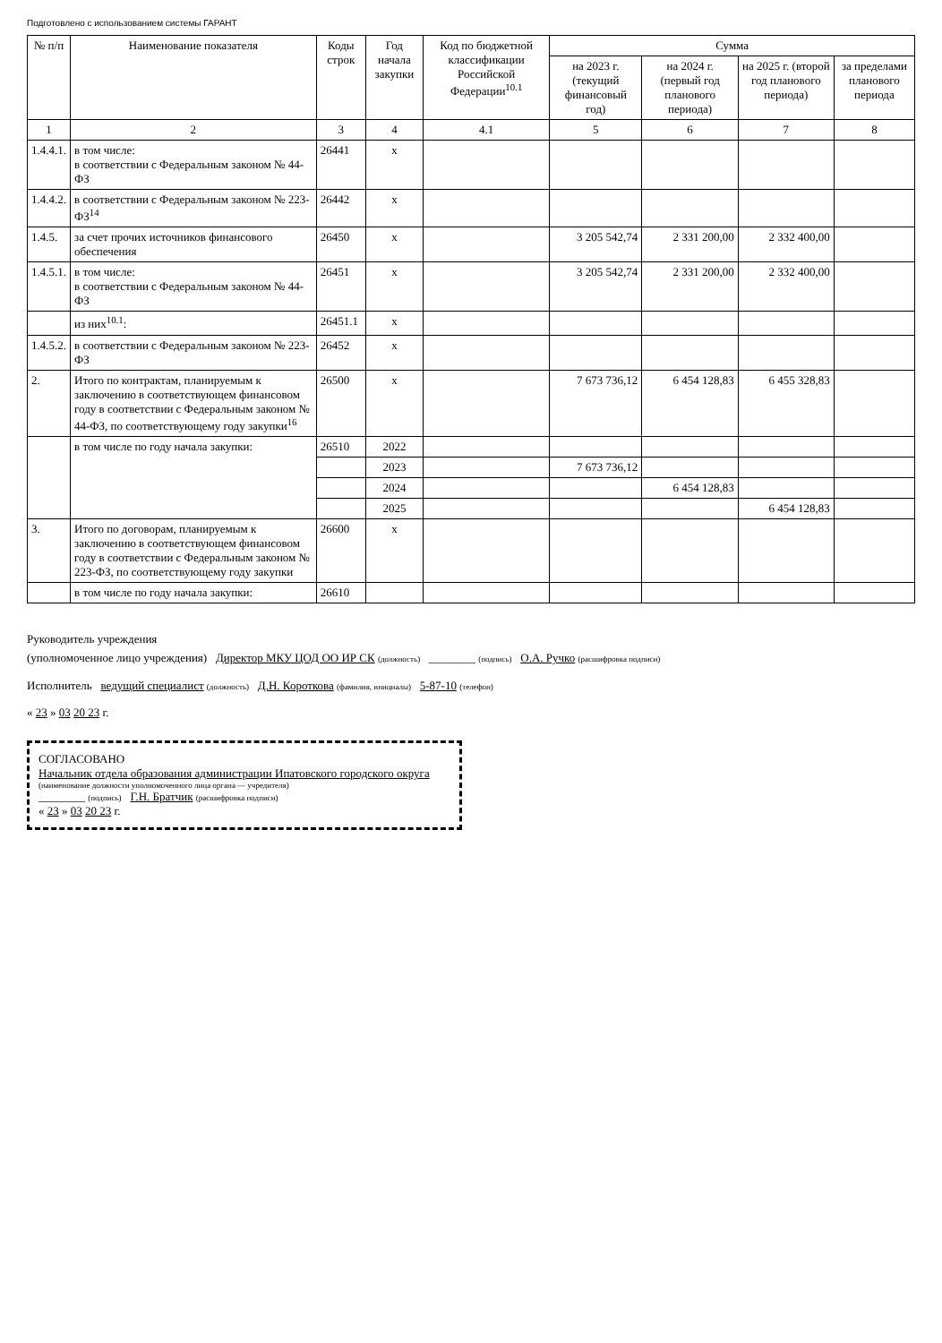Подготовлено с использованием системы ГАРАНТ
| № п/п | Наименование показателя | Коды строк | Год начала закупки | Код по бюджетной классификации Российской Федерации<sup>10.1</sup> | Сумма | | | |
| --- | --- | --- | --- | --- | --- | --- | --- | --- |
| | | | | | на 2023 г. (текущий финансовый год) | на 2024 г. (первый год планового периода) | на 2025 г. (второй год планового периода) | за пределами планового периода |
| 1 | 2 | 3 | 4 | 4.1 | 5 | 6 | 7 | 8 |
| 1.4.4.1. | в том числе: в соответствии с Федеральным законом № 44-ФЗ | 26441 | x | | | | | |
| 1.4.4.2. | в соответствии с Федеральным законом № 223-ФЗ<sup>14</sup> | 26442 | x | | | | | |
| 1.4.5. | за счет прочих источников финансового обеспечения | 26450 | x | | 3 205 542,74 | 2 331 200,00 | 2 332 400,00 | |
| 1.4.5.1. | в том числе: в соответствии с Федеральным законом № 44-ФЗ | 26451 | x | | 3 205 542,74 | 2 331 200,00 | 2 332 400,00 | |
| | из них<sup>10.1</sup>: | 26451.1 | x | | | | | |
| 1.4.5.2. | в соответствии с Федеральным законом № 223-ФЗ | 26452 | x | | | | | |
| 2. | Итого по контрактам, планируемым к заключению в соответствующем финансовом году в соответствии с Федеральным законом № 44-ФЗ, по соответствующему году закупки<sup>16</sup> | 26500 | x | | 7 673 736,12 | 6 454 128,83 | 6 455 328,83 | |
| | в том числе по году начала закупки: | 26510 | 2022 | | | | | |
| | | | 2023 | | 7 673 736,12 | | | |
| | | | 2024 | | | 6 454 128,83 | | |
| | | | 2025 | | | | 6 454 128,83 | |
| 3. | Итого по договорам, планируемым к заключению в соответствующем финансовом году в соответствии с Федеральным законом № 223-ФЗ, по соответствующему году закупки | 26600 | x | | | | | |
| | в том числе по году начала закупки: | 26610 | | | | | | |
Руководитель учреждения
(уполномоченное лицо учреждения) Директор МКУ ЦОД ОО ИР СК (должность) ________ (подпись) О.А. Ручко (расшифровка подписи)
Исполнитель ведущий специалист (должность) Д.Н. Короткова (фамилия, инициалы) 5-87-10 (телефон)
« 23 » 03 20 23 г.
СОГЛАСОВАНО
Начальник отдела образования администрации Ипатовского городского округа
(наименование должности уполномоченного лица органа — учредителя)
________ (подпись) Г.Н. Братчик (расшифровка подписи)
« 23 » 03 20 23 г.